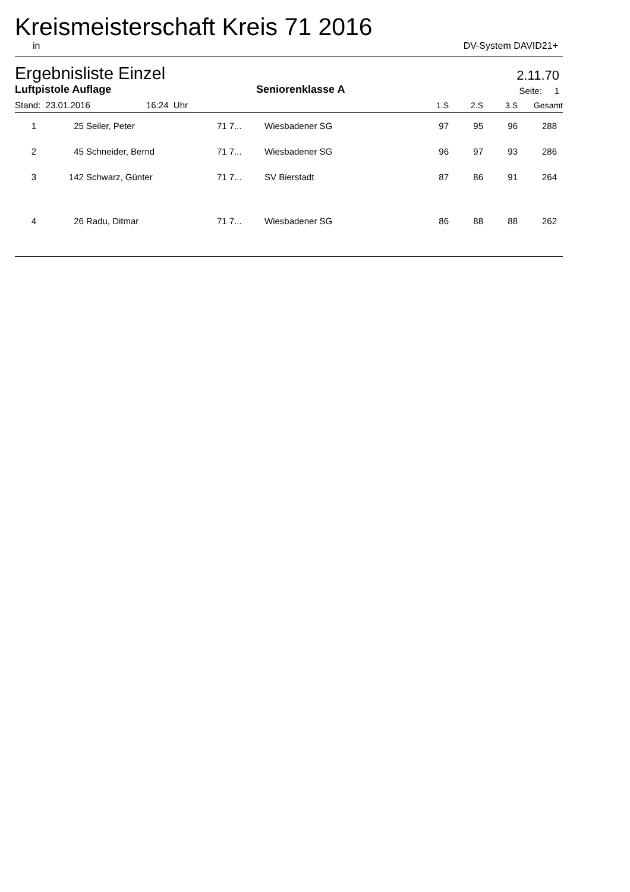Kreismeisterschaft Kreis 71 2016
in DV-System DAVID21+
Ergebnisliste Einzel 2.11.70
Luftpistole Auflage Seniorenklasse A Seite: 1
| Stand: 23.01.2016 16:24 Uhr | | | | | 1.S | 2.S | 3.S | Gesamt |
| --- | --- | --- | --- | --- | --- | --- | --- | --- |
| 1 | 25 | Seiler, Peter | 71 7... | Wiesbadener SG | 97 | 95 | 96 | 288 |
| 2 | 45 | Schneider, Bernd | 71 7... | Wiesbadener SG | 96 | 97 | 93 | 286 |
| 3 | 142 | Schwarz, Günter | 71 7... | SV Bierstadt | 87 | 86 | 91 | 264 |
| 4 | 26 | Radu, Ditmar | 71 7... | Wiesbadener SG | 86 | 88 | 88 | 262 |